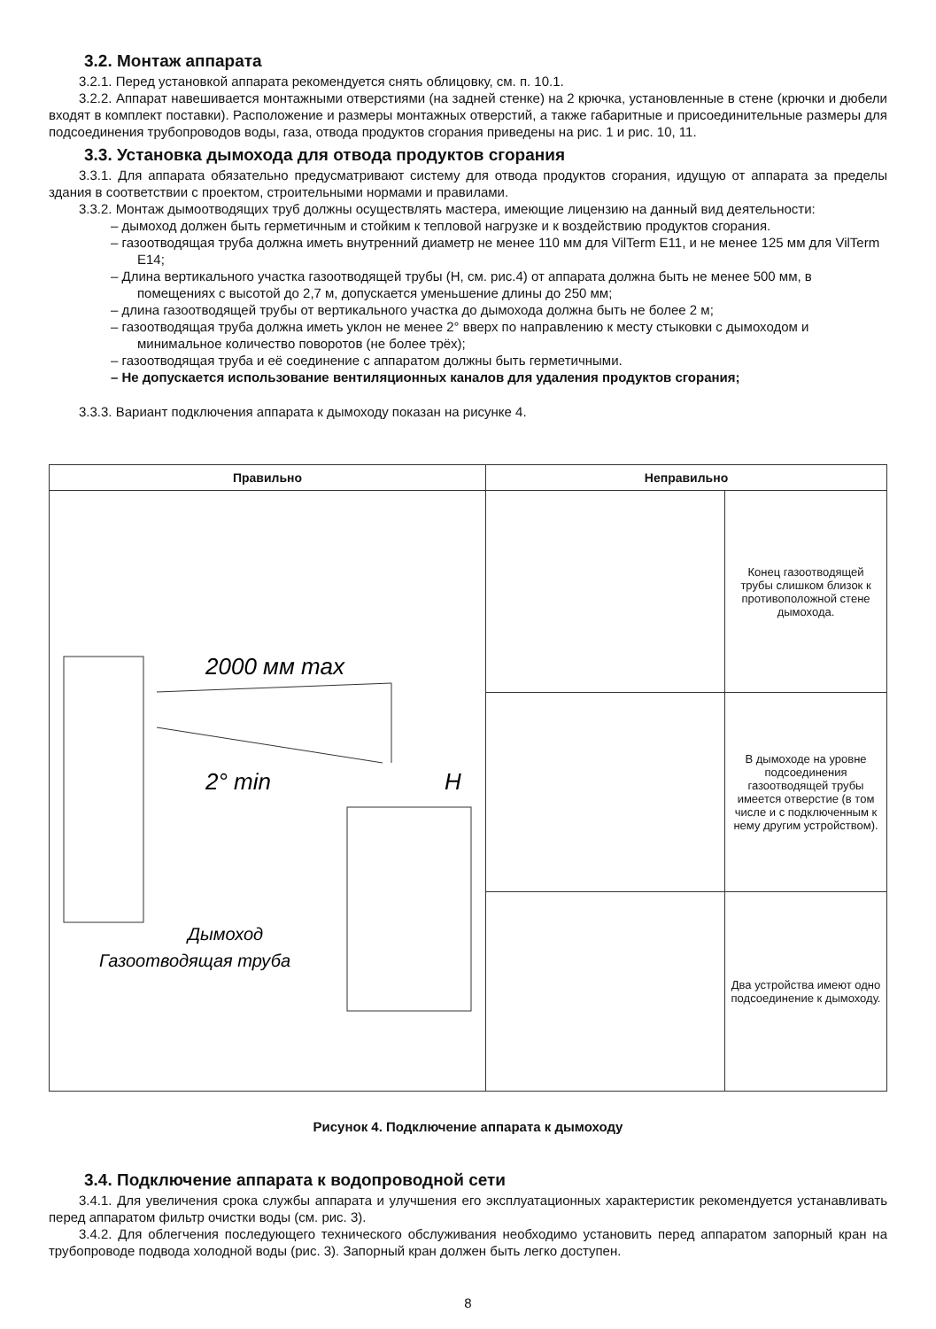3.2. Монтаж аппарата
3.2.1. Перед установкой аппарата рекомендуется снять облицовку, см. п. 10.1.
3.2.2. Аппарат навешивается монтажными отверстиями (на задней стенке) на 2 крючка, установленные в стене (крючки и дюбели входят в комплект поставки). Расположение и размеры монтажных отверстий, а также габаритные и присоединительные размеры для подсоединения трубопроводов воды, газа, отвода продуктов сгорания приведены на рис. 1 и рис. 10, 11.
3.3. Установка дымохода для отвода продуктов сгорания
3.3.1. Для аппарата обязательно предусматривают систему для отвода продуктов сгорания, идущую от аппарата за пределы здания в соответствии с проектом, строительными нормами и правилами.
3.3.2. Монтаж дымоотводящих труб должны осуществлять мастера, имеющие лицензию на данный вид деятельности:
– дымоход должен быть герметичным и стойким к тепловой нагрузке и к воздействию продуктов сгорания.
– газоотводящая труба должна иметь внутренний диаметр не менее 110 мм для VilTerm E11, и не менее 125 мм для VilTerm E14;
– Длина вертикального участка газоотводящей трубы (Н, см. рис.4) от аппарата должна быть не менее 500 мм, в помещениях с высотой до 2,7 м, допускается уменьшение длины до 250 мм;
– длина газоотводящей трубы от вертикального участка до дымохода должна быть не более 2 м;
– газоотводящая труба должна иметь уклон не менее 2° вверх по направлению к месту стыковки с дымоходом и минимальное количество поворотов (не более трёх);
– газоотводящая труба и её соединение с аппаратом должны быть герметичными.
– Не допускается использование вентиляционных каналов для удаления продуктов сгорания;
3.3.3. Вариант подключения аппарата к дымоходу показан на рисунке 4.
| Правильно | Неправильно | |
| --- | --- | --- |
| 2000 мм max 2° min H Дымоход Газоотводящая труба | | Конец газоотводящей трубы слишком близок к противоположной стене дымохода. |
| | | В дымоходе на уровне подсоединения газоотводящей трубы имеется отверстие (в том числе и с подключенным к нему другим устройством). |
| | | Два устройства имеют одно подсоединение к дымоходу. |
Рисунок 4. Подключение аппарата к дымоходу
3.4. Подключение аппарата к водопроводной сети
3.4.1. Для увеличения срока службы аппарата и улучшения его эксплуатационных характеристик рекомендуется устанавливать перед аппаратом фильтр очистки воды (см. рис. 3).
3.4.2. Для облегчения последующего технического обслуживания необходимо установить перед аппаратом запорный кран на трубопроводе подвода холодной воды (рис. 3). Запорный кран должен быть легко доступен.
8